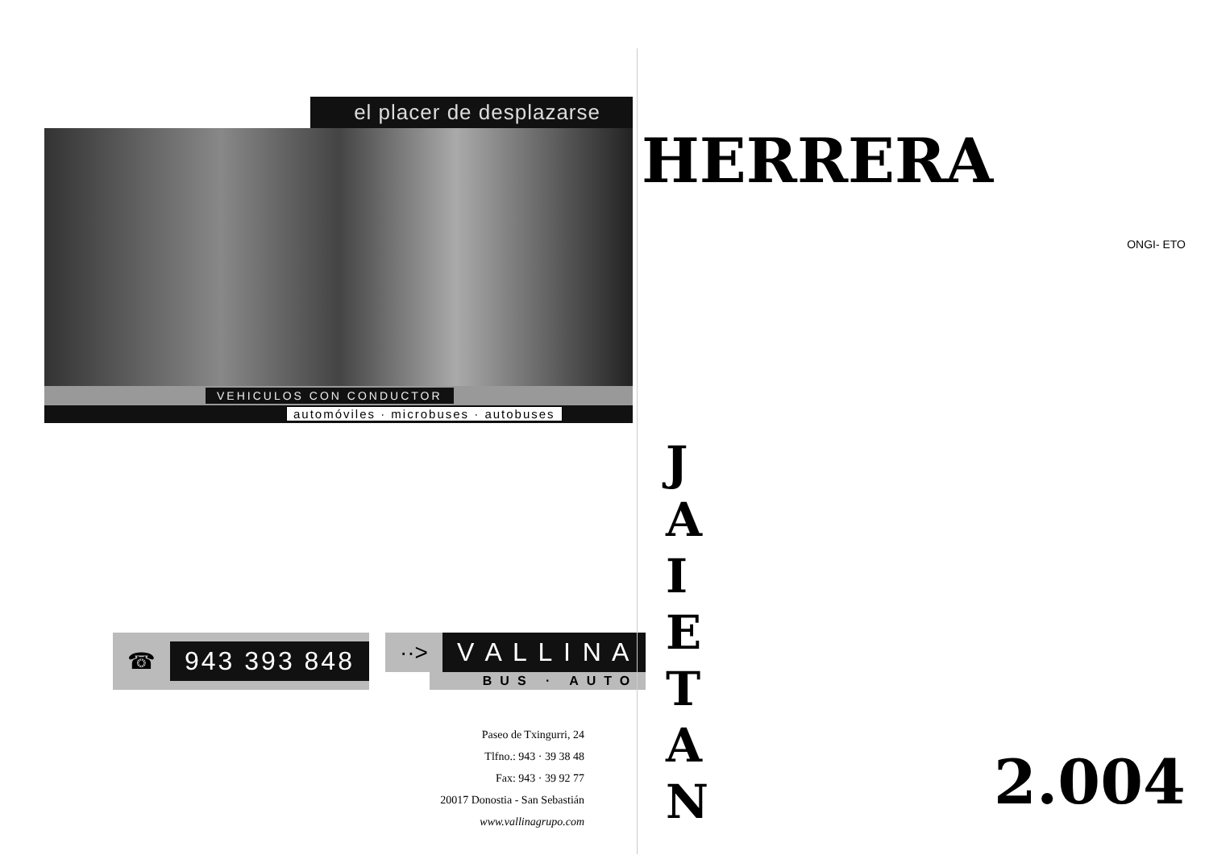el placer de desplazarse
VEHICULOS CON CONDUCTOR
automóviles · microbuses · autobuses
☎ 943 393 848
··> V A L L I N A
BUS · AUTO
Paseo de Txingurri, 24
Tlfno.: 943 · 39 38 48
Fax: 943 · 39 92 77
20017 Donostia - San Sebastián
www.vallinagrupo.com
HERRERA
ONGI- ETO
J A I E T A N
2.004